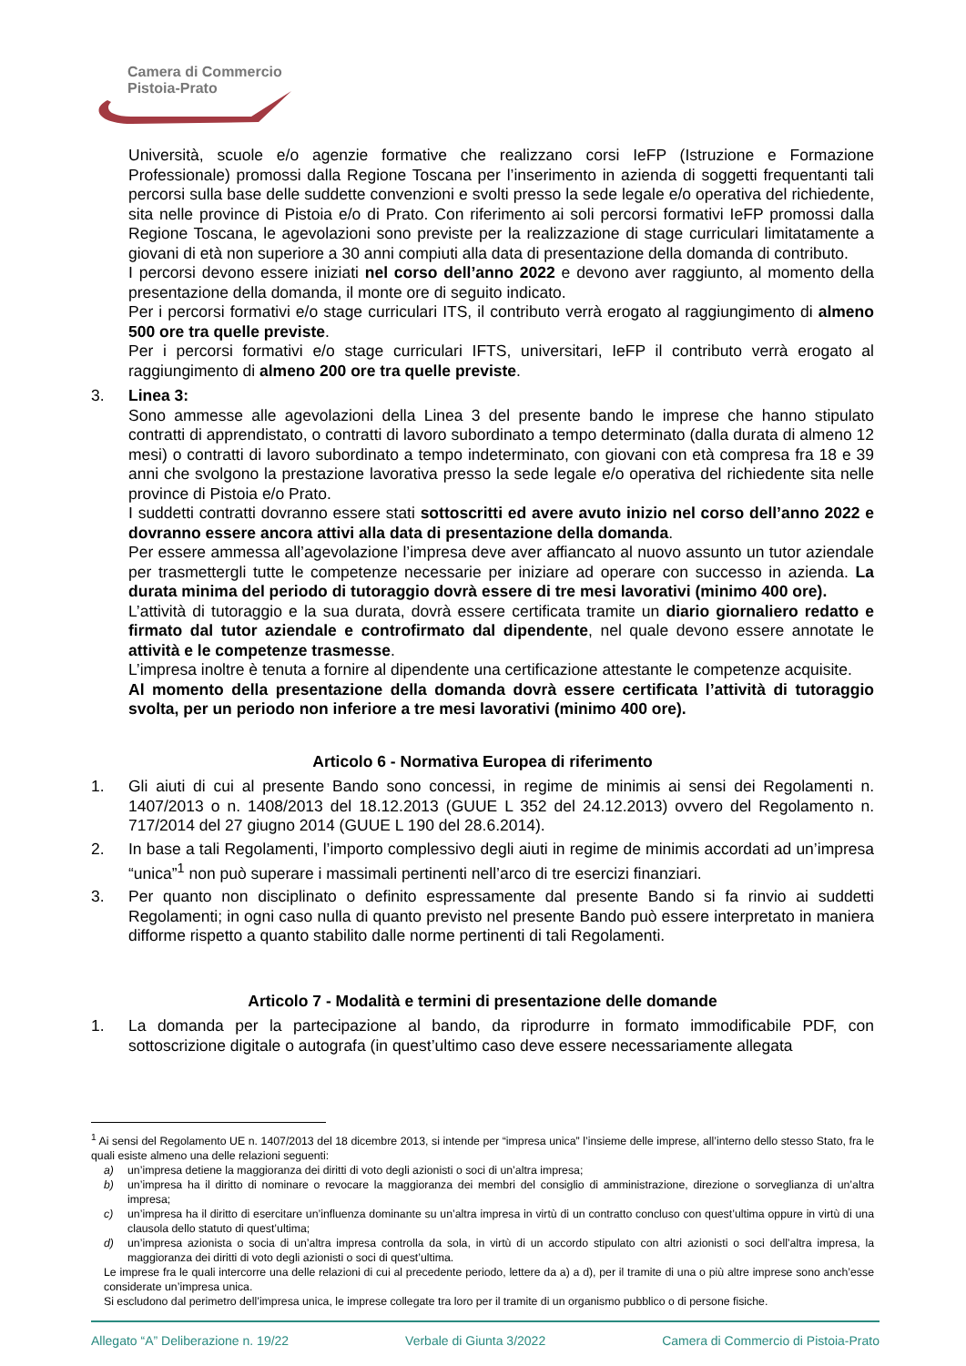Camera di Commercio
Pistoia-Prato
Università, scuole e/o agenzie formative che realizzano corsi IeFP (Istruzione e Formazione Professionale) promossi dalla Regione Toscana per l’inserimento in azienda di soggetti frequentanti tali percorsi sulla base delle suddette convenzioni e svolti presso la sede legale e/o operativa del richiedente, sita nelle province di Pistoia e/o di Prato. Con riferimento ai soli percorsi formativi IeFP promossi dalla Regione Toscana, le agevolazioni sono previste per la realizzazione di stage curriculari limitatamente a giovani di età non superiore a 30 anni compiuti alla data di presentazione della domanda di contributo.
I percorsi devono essere iniziati nel corso dell’anno 2022 e devono aver raggiunto, al momento della presentazione della domanda, il monte ore di seguito indicato.
Per i percorsi formativi e/o stage curriculari ITS, il contributo verrà erogato al raggiungimento di almeno 500 ore tra quelle previste.
Per i percorsi formativi e/o stage curriculari IFTS, universitari, IeFP il contributo verrà erogato al raggiungimento di almeno 200 ore tra quelle previste.
3. Linea 3:
Sono ammesse alle agevolazioni della Linea 3 del presente bando le imprese che hanno stipulato contratti di apprendistato, o contratti di lavoro subordinato a tempo determinato (dalla durata di almeno 12 mesi) o contratti di lavoro subordinato a tempo indeterminato, con giovani con età compresa fra 18 e 39 anni che svolgono la prestazione lavorativa presso la sede legale e/o operativa del richiedente sita nelle province di Pistoia e/o Prato.
I suddetti contratti dovranno essere stati sottoscritti ed avere avuto inizio nel corso dell’anno 2022 e dovranno essere ancora attivi alla data di presentazione della domanda.
Per essere ammessa all’agevolazione l’impresa deve aver affiancato al nuovo assunto un tutor aziendale per trasmettergli tutte le competenze necessarie per iniziare ad operare con successo in azienda. La durata minima del periodo di tutoraggio dovrà essere di tre mesi lavorativi (minimo 400 ore).
L’attività di tutoraggio e la sua durata, dovrà essere certificata tramite un diario giornaliero redatto e firmato dal tutor aziendale e controfirmato dal dipendente, nel quale devono essere annotate le attività e le competenze trasmesse.
L’impresa inoltre è tenuta a fornire al dipendente una certificazione attestante le competenze acquisite.
Al momento della presentazione della domanda dovrà essere certificata l’attività di tutoraggio svolta, per un periodo non inferiore a tre mesi lavorativi (minimo 400 ore).
Articolo 6 - Normativa Europea di riferimento
1. Gli aiuti di cui al presente Bando sono concessi, in regime de minimis ai sensi dei Regolamenti n. 1407/2013 o n. 1408/2013 del 18.12.2013 (GUUE L 352 del 24.12.2013) ovvero del Regolamento n. 717/2014 del 27 giugno 2014 (GUUE L 190 del 28.6.2014).
2. In base a tali Regolamenti, l’importo complessivo degli aiuti in regime de minimis accordati ad un’impresa “unica”<sup>1</sup> non può superare i massimali pertinenti nell’arco di tre esercizi finanziari.
3. Per quanto non disciplinato o definito espressamente dal presente Bando si fa rinvio ai suddetti Regolamenti; in ogni caso nulla di quanto previsto nel presente Bando può essere interpretato in maniera difforme rispetto a quanto stabilito dalle norme pertinenti di tali Regolamenti.
Articolo 7 - Modalità e termini di presentazione delle domande
1. La domanda per la partecipazione al bando, da riprodurre in formato immodificabile PDF, con sottoscrizione digitale o autografa (in quest’ultimo caso deve essere necessariamente allegata
<sup>1</sup> Ai sensi del Regolamento UE n. 1407/2013 del 18 dicembre 2013, si intende per “impresa unica” l’insieme delle imprese, all’interno dello stesso Stato, fra le quali esiste almeno una delle relazioni seguenti:
a) un’impresa detiene la maggioranza dei diritti di voto degli azionisti o soci di un’altra impresa;
b) un’impresa ha il diritto di nominare o revocare la maggioranza dei membri del consiglio di amministrazione, direzione o sorveglianza di un’altra impresa;
c) un’impresa ha il diritto di esercitare un’influenza dominante su un’altra impresa in virtù di un contratto concluso con quest’ultima oppure in virtù di una clausola dello statuto di quest’ultima;
d) un’impresa azionista o socia di un’altra impresa controlla da sola, in virtù di un accordo stipulato con altri azionisti o soci dell’altra impresa, la maggioranza dei diritti di voto degli azionisti o soci di quest’ultima.
Le imprese fra le quali intercorre una delle relazioni di cui al precedente periodo, lettere da a) a d), per il tramite di una o più altre imprese sono anch’esse considerate un’impresa unica.
Si escludono dal perimetro dell’impresa unica, le imprese collegate tra loro per il tramite di un organismo pubblico o di persone fisiche.
Allegato “A” Deliberazione n. 19/22 Verbale di Giunta 3/2022 Camera di Commercio di Pistoia-Prato